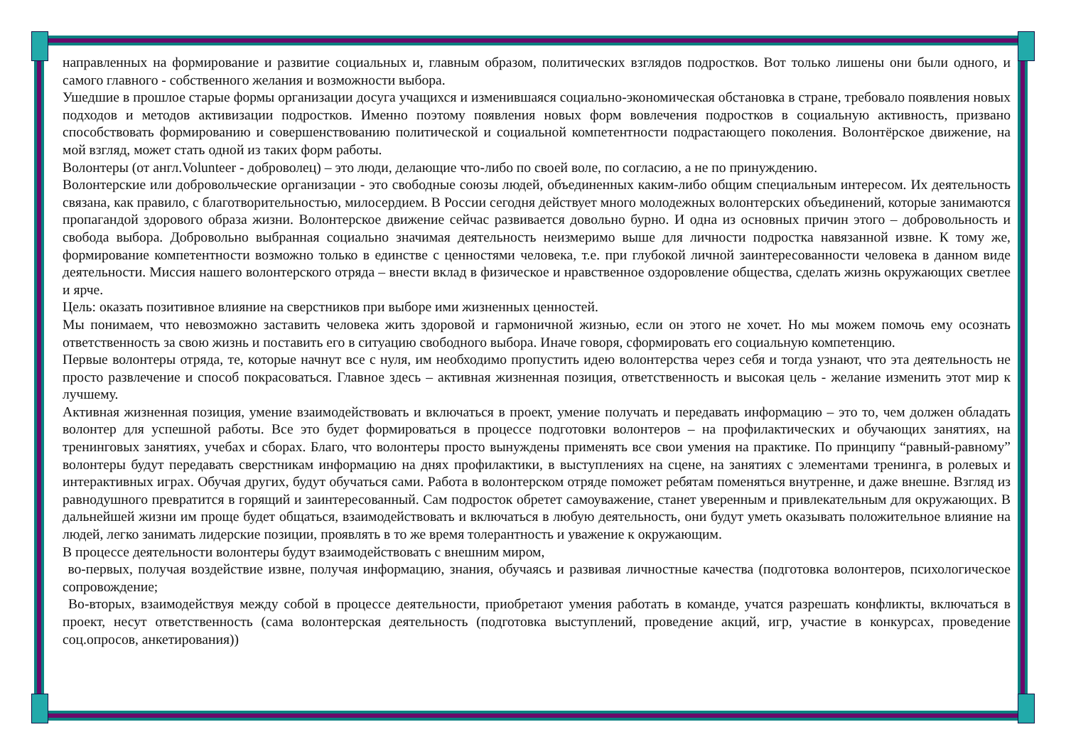направленных на формирование и развитие социальных и, главным образом, политических взглядов подростков. Вот только лишены они были одного, и самого главного - собственного желания и возможности выбора.
Ушедшие в прошлое старые формы организации досуга учащихся и изменившаяся социально-экономическая обстановка в стране, требовало появления новых подходов и методов активизации подростков. Именно поэтому появления новых форм вовлечения подростков в социальную активность, призвано способствовать формированию и совершенствованию политической и социальной компетентности подрастающего поколения. Волонтёрское движение, на мой взгляд, может стать одной из таких форм работы.
Волонтеры (от англ.Volunteer - доброволец) – это люди, делающие что-либо по своей воле, по согласию, а не по принуждению.
Волонтерские или добровольческие организации - это свободные союзы людей, объединенных каким-либо общим специальным интересом. Их деятельность связана, как правило, с благотворительностью, милосердием. В России сегодня действует много молодежных волонтерских объединений, которые занимаются пропагандой здорового образа жизни. Волонтерское движение сейчас развивается довольно бурно. И одна из основных причин этого – добровольность и свобода выбора. Добровольно выбранная социально значимая деятельность неизмеримо выше для личности подростка навязанной извне. К тому же, формирование компетентности возможно только в единстве с ценностями человека, т.е. при глубокой личной заинтересованности человека в данном виде деятельности. Миссия нашего волонтерского отряда – внести вклад в физическое и нравственное оздоровление общества, сделать жизнь окружающих светлее и ярче.
Цель: оказать позитивное влияние на сверстников при выборе ими жизненных ценностей.
Мы понимаем, что невозможно заставить человека жить здоровой и гармоничной жизнью, если он этого не хочет. Но мы можем помочь ему осознать ответственность за свою жизнь и поставить его в ситуацию свободного выбора. Иначе говоря, сформировать его социальную компетенцию.
Первые волонтеры отряда, те, которые начнут все с нуля, им необходимо пропустить идею волонтерства через себя и тогда узнают, что эта деятельность не просто развлечение и способ покрасоваться. Главное здесь – активная жизненная позиция, ответственность и высокая цель - желание изменить этот мир к лучшему.
Активная жизненная позиция, умение взаимодействовать и включаться в проект, умение получать и передавать информацию – это то, чем должен обладать волонтер для успешной работы. Все это будет формироваться в процессе подготовки волонтеров – на профилактических и обучающих занятиях, на тренинговых занятиях, учебах и сборах. Благо, что волонтеры просто вынуждены применять все свои умения на практике. По принципу “равный-равному” волонтеры будут передавать сверстникам информацию на днях профилактики, в выступлениях на сцене, на занятиях с элементами тренинга, в ролевых и интерактивных играх. Обучая других, будут обучаться сами. Работа в волонтерском отряде поможет ребятам поменяться внутренне, и даже внешне. Взгляд из равнодушного превратится в горящий и заинтересованный. Сам подросток обретет самоуважение, станет уверенным и привлекательным для окружающих. В дальнейшей жизни им проще будет общаться, взаимодействовать и включаться в любую деятельность, они будут уметь оказывать положительное влияние на людей, легко занимать лидерские позиции, проявлять в то же время толерантность и уважение к окружающим.
В процессе деятельности волонтеры будут взаимодействовать с внешним миром,
во-первых, получая воздействие извне, получая информацию, знания, обучаясь и развивая личностные качества (подготовка волонтеров, психологическое сопровождение;
Во-вторых, взаимодействуя между собой в процессе деятельности, приобретают умения работать в команде, учатся разрешать конфликты, включаться в проект, несут ответственность (сама волонтерская деятельность (подготовка выступлений, проведение акций, игр, участие в конкурсах, проведение соц.опросов, анкетирования))